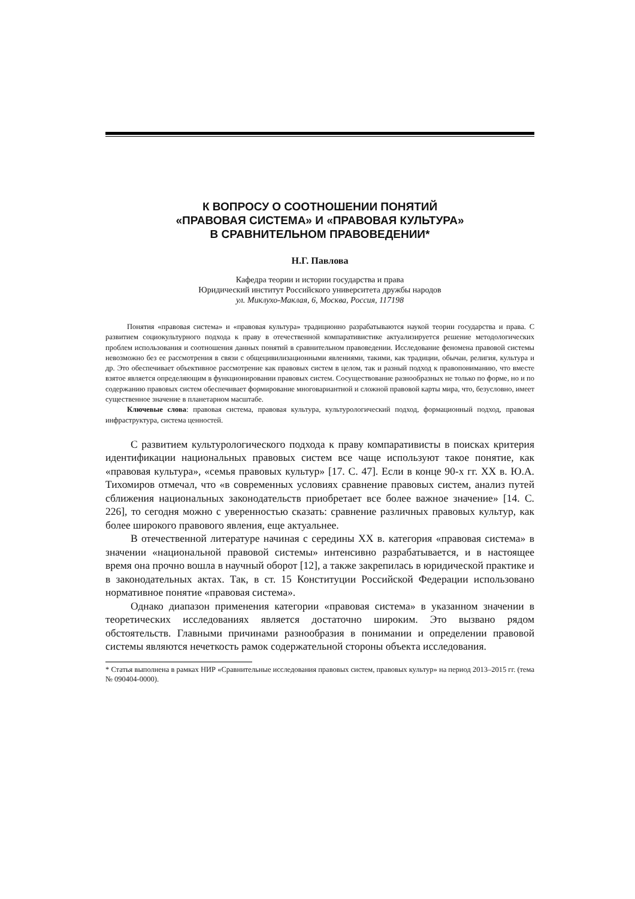К ВОПРОСУ О СООТНОШЕНИИ ПОНЯТИЙ
«ПРАВОВАЯ СИСТЕМА» И «ПРАВОВАЯ КУЛЬТУРА»
В СРАВНИТЕЛЬНОМ ПРАВОВЕДЕНИИ*
Н.Г. Павлова
Кафедра теории и истории государства и права
Юридический институт Российского университета дружбы народов
ул. Миклухо-Маклая, 6, Москва, Россия, 117198
Понятия «правовая система» и «правовая культура» традиционно разрабатываются наукой теории государства и права. С развитием социокультурного подхода к праву в отечественной компаративистике актуализируется решение методологических проблем использования и соотношения данных понятий в сравнительном правоведении. Исследование феномена правовой системы невозможно без ее рассмотрения в связи с общецивилизационными явлениями, такими, как традиции, обычаи, религия, культура и др. Это обеспечивает объективное рассмотрение как правовых систем в целом, так и разный подход к правопониманию, что вместе взятое является определяющим в функционировании правовых систем. Сосуществование разнообразных не только по форме, но и по содержанию правовых систем обеспечивает формирование многовариантной и сложной правовой карты мира, что, безусловно, имеет существенное значение в планетарном масштабе.
Ключевые слова: правовая система, правовая культура, культурологический подход, формационный подход, правовая инфраструктура, система ценностей.
С развитием культурологического подхода к праву компаративисты в поисках критерия идентификации национальных правовых систем все чаще используют такое понятие, как «правовая культура», «семья правовых культур» [17. С. 47]. Если в конце 90-х гг. XX в. Ю.А. Тихомиров отмечал, что «в современных условиях сравнение правовых систем, анализ путей сближения национальных законодательств приобретает все более важное значение» [14. С. 226], то сегодня можно с уверенностью сказать: сравнение различных правовых культур, как более широкого правового явления, еще актуальнее.
В отечественной литературе начиная с середины XX в. категория «правовая система» в значении «национальной правовой системы» интенсивно разрабатывается, и в настоящее время она прочно вошла в научный оборот [12], а также закрепилась в юридической практике и в законодательных актах. Так, в ст. 15 Конституции Российской Федерации использовано нормативное понятие «правовая система».
Однако диапазон применения категории «правовая система» в указанном значении в теоретических исследованиях является достаточно широким. Это вызвано рядом обстоятельств. Главными причинами разнообразия в понимании и определении правовой системы являются нечеткость рамок содержательной стороны объекта исследования.
* Статья выполнена в рамках НИР «Сравнительные исследования правовых систем, правовых культур» на период 2013–2015 гг. (тема № 090404-0000).